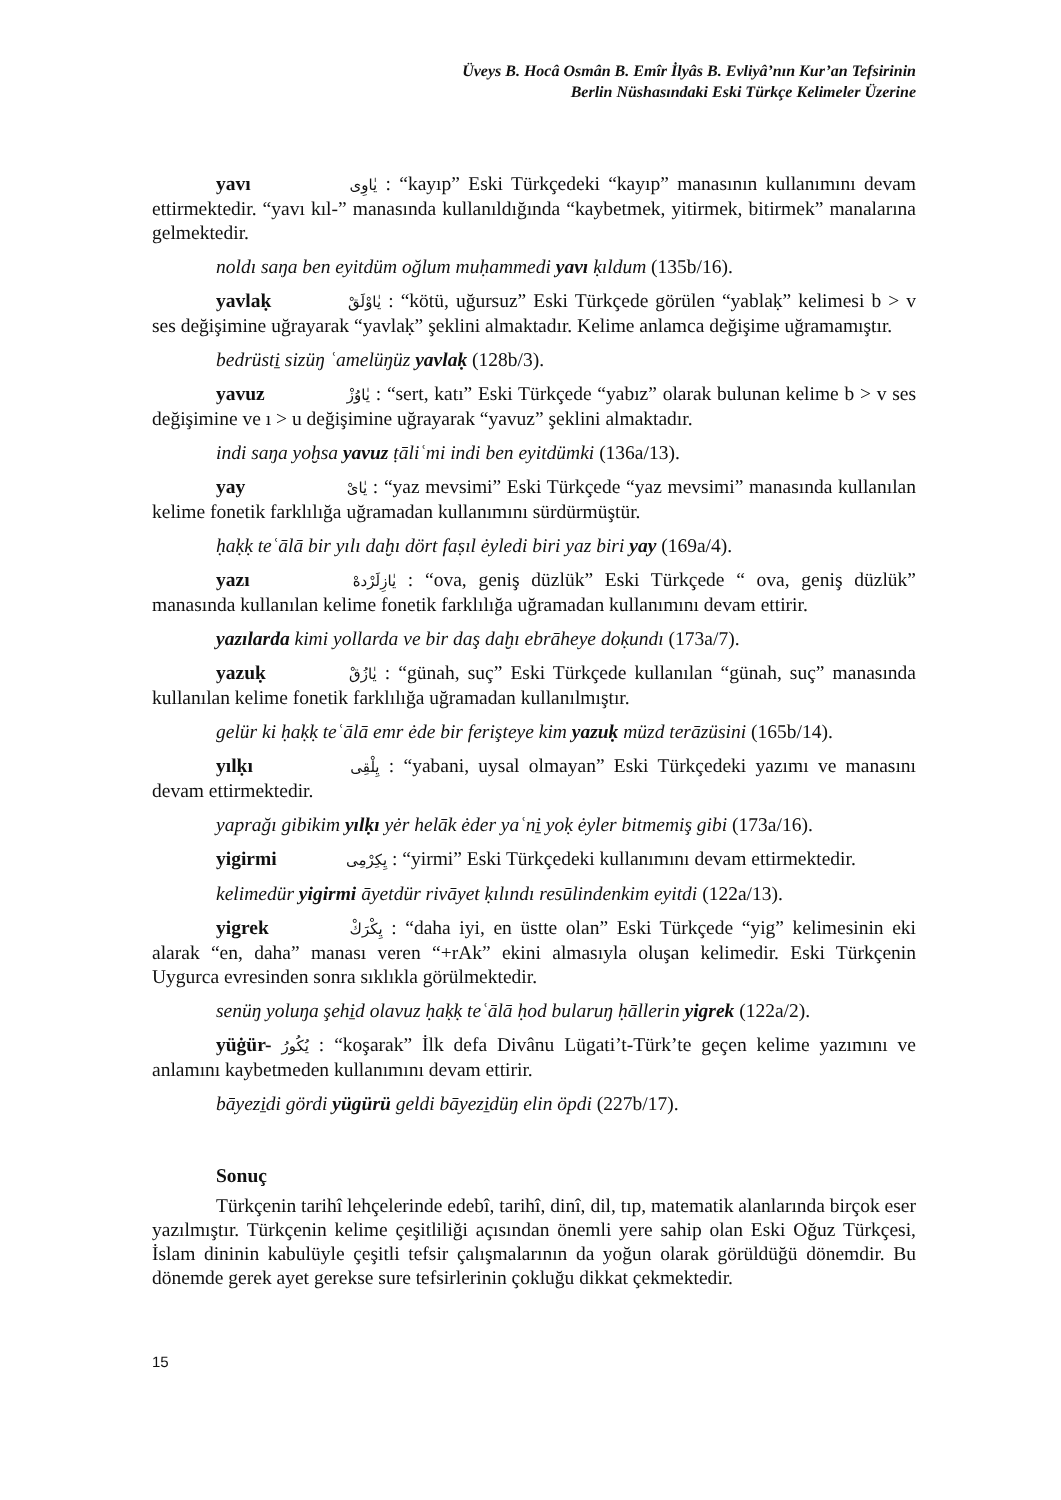Üveys B. Hocâ Osmân B. Emîr İlyâs B. Evliyâ’nın Kur’an Tefsirinin
Berlin Nüshasındaki Eski Türkçe Kelimeler Üzerine
yavı يٰاوِى : “kayıp” Eski Türkçedeki “kayıp” manasının kullanımını devam ettirmektedir. “yavı kıl-” manasında kullanıldığında “kaybetmek, yitirmek, bitirmek” manalarına gelmektedir.
noldı saŋa ben eyitdüm oğlum muḥammedi yavı ḳıldum (135b/16).
yavlaḳ يٰاوْلَقْ : “kötü, uğursuz” Eski Türkçede görülen “yablaḳ” kelimesi b > v ses değişimine uğrayarak “yavlaḳ” şeklini almaktadır. Kelime anlamca değişime uğramamıştır.
bedrüsti̱ sizüŋ ʿamelüŋüz yavlaḳ (128b/3).
yavuz يٰاوُزْ : “sert, katı” Eski Türkçede “yabız” olarak bulunan kelime b > v ses değişimine ve ı > u değişimine uğrayarak “yavuz” şeklini almaktadır.
indi saŋa yoḫsa yavuz ṭāliʿmi indi ben eyitdümki (136a/13).
yay يٰاىْ : “yaz mevsimi” Eski Türkçede “yaz mevsimi” manasında kullanılan kelime fonetik farklılığa uğramadan kullanımını sürdürmüştür.
ḥaḳḳ teʿālā bir yılı daḫı dört faṣıl ėyledi biri yaz biri yay (169a/4).
yazı يٰازِلَرْدهْ : “ova, geniş düzlük” Eski Türkçede “ ova, geniş düzlük” manasında kullanılan kelime fonetik farklılığa uğramadan kullanımını devam ettirir.
yazılarda kimi yollarda ve bir daş daḫı ebrāheye doḳundı (173a/7).
yazuḳ يٰازُقْ : “günah, suç” Eski Türkçede kullanılan “günah, suç” manasında kullanılan kelime fonetik farklılığa uğramadan kullanılmıştır.
gelür ki ḥaḳḳ teʿālā emr ėde bir ferişteye kim yazuḳ müzd terāzüsini (165b/14).
yılḳı يِلْقِى : “yabani, uysal olmayan” Eski Türkçedeki yazımı ve manasını devam ettirmektedir.
yaprağı gibikim yılḳı yėr helāk ėder yaʿni̱ yoḳ ėyler bitmemiş gibi (173a/16).
yigirmi يِكِرْمِى : “yirmi” Eski Türkçedeki kullanımını devam ettirmektedir.
kelimedür yigirmi āyetdür rivāyet ḳılındı resūlindenkim eyitdi (122a/13).
yigrek يِكْرَكْ : “daha iyi, en üstte olan” Eski Türkçede “yig” kelimesinin eki alarak “en, daha” manası veren “+rAk” ekini almasıyla oluşan kelimedir. Eski Türkçenin Uygurca evresinden sonra sıklıkla görülmektedir.
senüŋ yoluŋa şehi̱d olavuz ḥaḳḳ teʿālā ḥod bularuŋ ḥāllerin yigrek (122a/2).
yüġür- يُكُورُ : “koşarak” İlk defa Divânu Lügati’t-Türk’te geçen kelime yazımını ve anlamını kaybetmeden kullanımını devam ettirir.
bāyezi̱di gördi yügürü geldi bāyezi̱düŋ elin öpdi (227b/17).
Sonuç
Türkçenin tarihî lehçelerinde edebî, tarihî, dinî, dil, tıp, matematik alanlarında birçok eser yazılmıştır. Türkçenin kelime çeşitliliği açısından önemli yere sahip olan Eski Oğuz Türkçesi, İslam dininin kabulüyle çeşitli tefsir çalışmalarının da yoğun olarak görüldüğü dönemdir. Bu dönemde gerek ayet gerekse sure tefsirlerinin çokluğu dikkat çekmektedir.
15